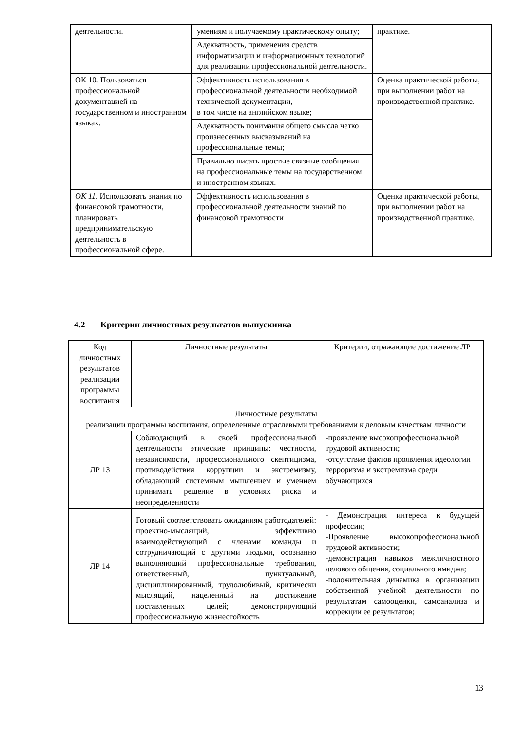| деятельности. | умениям и получаемому практическому опыту; | практике. |
| | Адекватность, применения средств информатизации и информационных технологий для реализации профессиональной деятельности. | |
| ОК 10. Пользоваться профессиональной документацией на государственном и иностранном языках. | Эффективность использования в профессиональной деятельности необходимой технической документации, в том числе на английском языке; | Оценка практической работы, при выполнении работ на производственной практике. |
| | Адекватность понимания общего смысла четко произнесенных высказываний на профессиональные темы; | |
| | Правильно писать простые связные сообщения на профессиональные темы на государственном и иностранном языках. | |
| ОК 11. Использовать знания по финансовой грамотности, планировать предпринимательскую деятельность в профессиональной сфере. | Эффективность использования в профессиональной деятельности знаний по финансовой грамотности | Оценка практической работы, при выполнении работ на производственной практике. |
4.2 Критерии личностных результатов выпускника
| Код личностных результатов реализации программы воспитания | Личностные результаты | Критерии, отражающие достижение ЛР |
| --- | --- | --- |
| Личностные результаты реализации программы воспитания, определенные отраслевыми требованиями к деловым качествам личности | | |
| ЛР 13 | Соблюдающий в своей профессиональной деятельности этические принципы: честности, независимости, профессионального скептицизма, противодействия коррупции и экстремизму, обладающий системным мышлением и умением принимать решение в условиях риска и неопределенности | -проявление высокопрофессиональной трудовой активности; -отсутствие фактов проявления идеологии терроризма и экстремизма среди обучающихся |
| ЛР 14 | Готовый соответствовать ожиданиям работодателей: проектно-мыслящий, эффективно взаимодействующий с членами команды и сотрудничающий с другими людьми, осознанно выполняющий профессиональные требования, ответственный, пунктуальный, дисциплинированный, трудолюбивый, критически мыслящий, нацеленный на достижение поставленных целей; демонстрирующий профессиональную жизнестойкость | - Демонстрация интереса к будущей профессии; -Проявление высокопрофессиональной трудовой активности; -демонстрация навыков межличностного делового общения, социального имиджа; -положительная динамика в организации собственной учебной деятельности по результатам самооценки, самоанализа и коррекции ее результатов; |
13